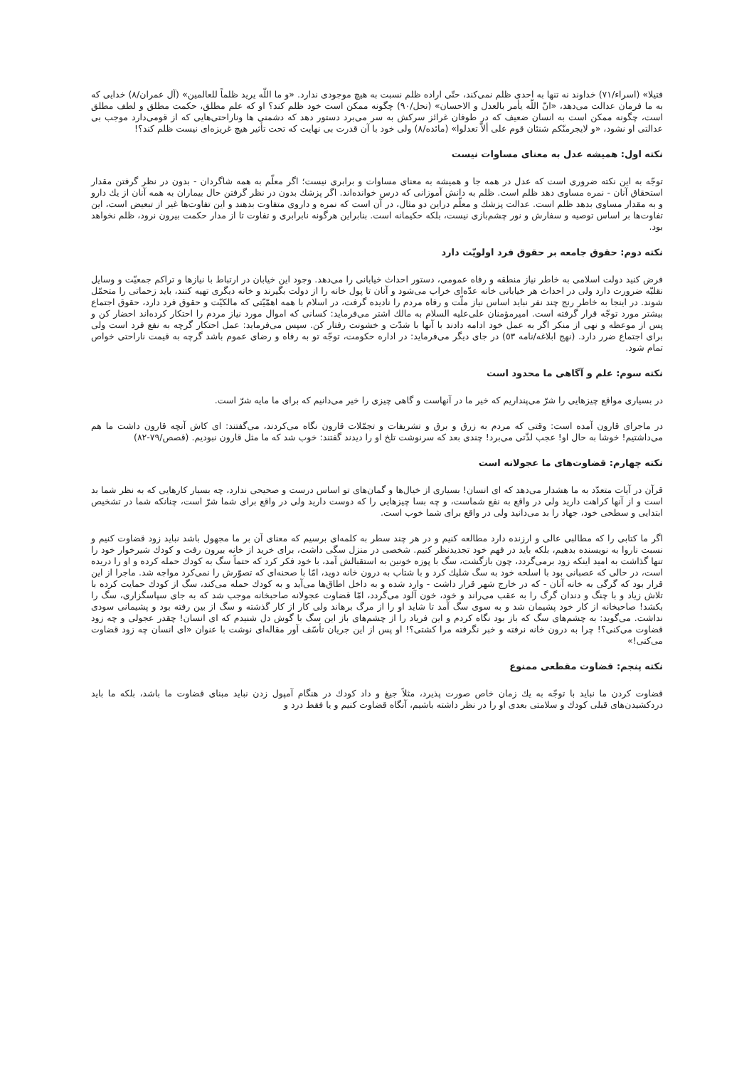فتيلا» (اسراء/٧١) خداوند نه تنها به احدى ظلم نمى‌كند، حتّى اراده ظلم نسبت به هيچ موجودى ندارد. «و ما اللّه يريد ظلماً للعالمين» (آل عمران/٨) خدايى كه به ما فرمان عدالت مى‌دهد، «انّ اللّه يأمر بالعدل و الاحسان» (نحل/٩٠) چگونه ممكن است خود ظلم كند؟ او كه علم مطلق، حكمت مطلق و لطف مطلق است، چگونه ممكن است به انسان ضعيف كه در طوفان غرائز سركش به سر مى‌برد دستور دهد كه دشمنى ها وناراحتى‌هايى كه از قومى‌دارد موجب بى عدالتى او نشود، «و لايجرمنّكم شنئان قوم على ألاّ تعدلوا» (مائده/٨) ولى خود با آن قدرت بى نهايت كه تحت تأثير هيچ غريزه‌اى نيست ظلم كند؟!
نكته اول: هميشه عدل به معناى مساوات نيست
توجّه به اين نكته ضرورى است كه عدل در همه جا و هميشه به معناى مساوات و برابرى نيست؛ اگر معلّم به همه شاگردان - بدون در نظر گرفتن مقدار استحقاق آنان - نمره مساوى دهد ظلم است. ظلم به دانش آموزانى كه درس خوانده‌اند. اگر پزشك بدون در نظر گرفتن حال بيماران به همه آنان از يك دارو و به مقدار مساوى بدهد ظلم است. عدالت پزشك و معلّم دراين دو مثال، در آن است كه نمره و داروى متفاوت بدهند و اين تفاوت‌ها غير از تبعيض است، اين تفاوت‌ها بر اساس توصيه و سفارش و نور چشم‌بازى نيست، بلكه حكيمانه است. بنابراين هرگونه نابرابرى و تفاوت تا از مدار حكمت بيرون نرود، ظلم نخواهد بود.
نكته دوم: حقوق جامعه بر حقوق فرد اولويّت دارد
فرض كنيد دولت اسلامى به خاطر نياز منطقه و رفاه عمومى، دستور احداث خيابانى را مى‌دهد. وجود اين خيابان در ارتباط با نيازها و تراكم جمعيّت و وسايل نقليّه ضرورت دارد ولى در احداث هر خيابانى خانه عدّه‌اى خراب مى‌شود و آنان تا پول خانه را از دولت بگيرند و خانه ديگرى تهيه كنند، بايد زحماتى را متحمّل شوند. در اينجا به خاطر رنج چند نفر نبايد اساس نياز ملّت و رفاه مردم را ناديده گرفت، در اسلام با همه اهمّيّتى كه مالكيّت و حقوق فرد دارد، حقوق اجتماع بيشتر مورد توجّه قرار گرفته است. اميرمؤمنان على‌عليه السلام به مالك اشتر مى‌فرمايد: كسانى كه اموال مورد نياز مردم را احتكار كرده‌اند احضار كن و پس از موعظه و نهى از منكر اگر به عمل خود ادامه دادند با آنها با شدّت و خشونت رفتار كن. سپس مى‌فرمايد: عمل احتكار گرچه به نفع فرد است ولى براى اجتماع ضرر دارد. (نهج ابلاغه/نامه ٥٣) در جاى ديگر مى‌فرمايد: در اداره حكومت، توجّه تو به رفاه و رضاى عموم باشد گرچه به قيمت ناراحتى خواص تمام شود.
نكته سوم: علم و آگاهى ما محدود است
در بسيارى مواقع چيزهايى را شرّ مى‌پنداريم كه خير ما در آنهاست و گاهى چيزى را خير مى‌دانيم كه براى ما مايه شرّ است.
در ماجراى قارون آمده است: وقتى كه مردم به زرق و برق و تشريفات و تجمّلات قارون نگاه مى‌كردند، مى‌گفتند: اى كاش آنچه قارون داشت ما هم مى‌داشتيم! خوشا به حال او! عجب لذّتى مى‌برد! چندى بعد كه سرنوشت تلخ او را ديدند گفتند: خوب شد كه ما مثل قارون نبوديم. (قصص/٧٩-٨٢)
نكته چهارم: قضاوت‌هاى ما عجولانه است
قرآن در آيات متعدّد به ما هشدار مى‌دهد كه اى انسان! بسيارى از خيال‌ها و گمان‌هاى تو اساس درست و صحيحى ندارد، چه بسيار كارهايى كه به نظر شما بد است و از آنها كراهت داريد ولى در واقع به نفع شماست، و چه بسا چيزهايى را كه دوست داريد ولى در واقع براى شما شرّ است، چنانكه شما در تشخيص ابتدايى و سطحى خود، جهاد را بد مى‌دانيد ولى در واقع براى شما خوب است.
اگر ما كتابى را كه مطالبى عالى و ارزنده دارد مطالعه كنيم و در هر چند سطر به كلمه‌اى برسيم كه معناى آن بر ما مجهول باشد نبايد زود قضاوت كنيم و نسبت ناروا به نويسنده بدهيم، بلكه بايد در فهم خود تجديدنظر كنيم. شخصى در منزل سگى داشت، براى خريد از خانه بيرون رفت و كودك شيرخوار خود را تنها گذاشت به اميد اينكه زود برمى‌گردد، چون بازگشت، سگ با پوزه خونين به استقبالش آمد، با خود فكر كرد كه حتماً سگ به كودك حمله كرده و او را دريده است، در حالى كه عصبانى بود با اسلحه خود به سگ شليك كرد و با شتاب به درون خانه دويد، امّا با صحنه‌اى كه تصوّرش را نمى‌كرد مواجه شد. ماجرا از اين قرار بود كه گرگى به خانه آنان - كه در خارج شهر قرار داشت - وارد شده و به داخل اطاق‌ها مى‌آيد و به كودك حمله مى‌كند، سگ از كودك حمايت كرده با تلاش زياد و با چنگ و دندان گرگ را به عقب مى‌راند و خود، خون آلود مى‌گردد، امّا قضاوت عجولانه صاحبخانه موجب شد كه به جاى سپاسگزارى، سگ را بكشد! صاحبخانه از كار خود پشيمان شد و به سوى سگ آمد تا شايد او را از مرگ برهاند ولى كار از كار گذشته و سگ از بين رفته بود و پشيمانى سودى نداشت. مى‌گويد: به چشم‌هاى سگ كه باز بود نگاه كردم و اين فرياد را از چشم‌هاى باز اين سگ با گوش دل شنيدم كه اى انسان! چقدر عجولى و چه زود قضاوت مى‌كنى؟! چرا به درون خانه نرفته و خبر نگرفته مرا كشتى؟! او پس از اين جريان تأسّف آور مقاله‌اى نوشت با عنوان «اى انسان چه زود قضاوت مى‌كنى!»
نكته پنجم: قضاوت مقطعى ممنوع
قضاوت كردن ما نبايد با توجّه به يك زمان خاص صورت پذيرد، مثلاً جيغ و داد كودك در هنگام آمپول زدن نبايد مبناى قضاوت ما باشد، بلكه ما بايد دردكشيدن‌هاى قبلى كودك و سلامتى بعدى او را در نظر داشته باشيم، آنگاه قضاوت كنيم و يا فقط درد و